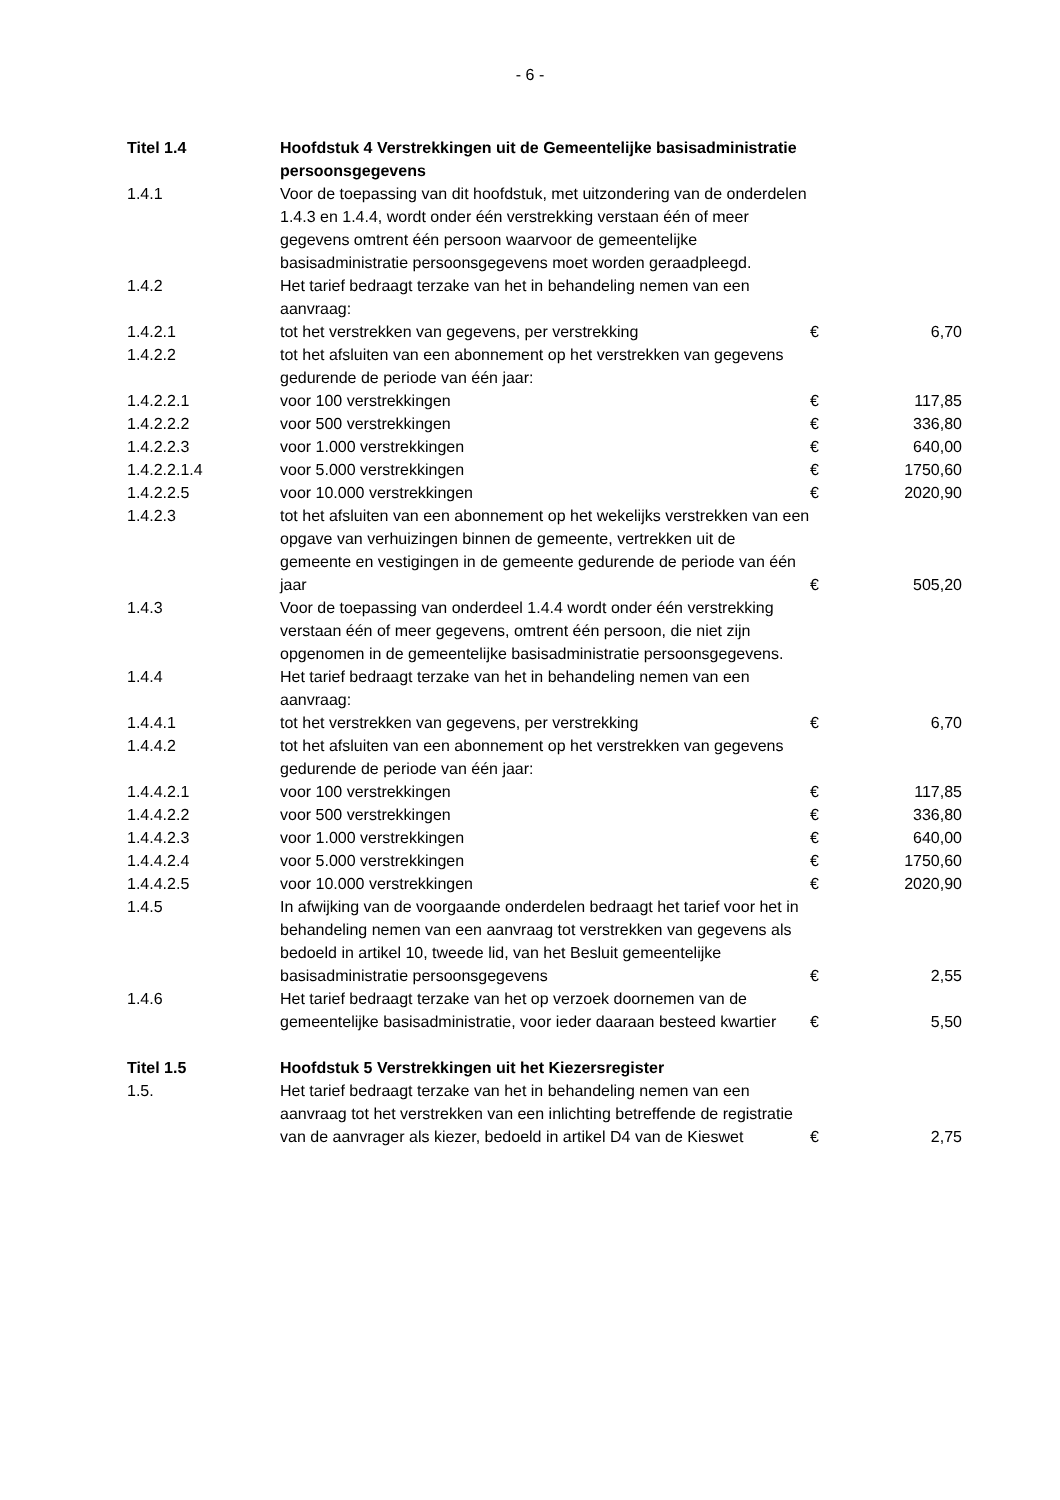- 6 -
| Titel 1.4 | Hoofdstuk 4 Verstrekkingen uit de Gemeentelijke basisadministratie persoonsgegevens | | |
| 1.4.1 | Voor de toepassing van dit hoofdstuk, met uitzondering van de onderdelen 1.4.3 en 1.4.4, wordt onder één verstrekking verstaan één of meer gegevens omtrent één persoon waarvoor de gemeentelijke basisadministratie persoonsgegevens moet worden geraadpleegd. | | |
| 1.4.2 | Het tarief bedraagt terzake van het in behandeling nemen van een aanvraag: | | |
| 1.4.2.1 | tot het verstrekken van gegevens, per verstrekking | € | 6,70 |
| 1.4.2.2 | tot het afsluiten van een abonnement op het verstrekken van gegevens gedurende de periode van één jaar: | | |
| 1.4.2.2.1 | voor 100 verstrekkingen | € | 117,85 |
| 1.4.2.2.2 | voor 500 verstrekkingen | € | 336,80 |
| 1.4.2.2.3 | voor 1.000 verstrekkingen | € | 640,00 |
| 1.4.2.2.1.4 | voor 5.000 verstrekkingen | € | 1750,60 |
| 1.4.2.2.5 | voor 10.000 verstrekkingen | € | 2020,90 |
| 1.4.2.3 | tot het afsluiten van een abonnement op het wekelijks verstrekken van een opgave van verhuizingen binnen de gemeente, vertrekken uit de gemeente en vestigingen in de gemeente gedurende de periode van één jaar | € | 505,20 |
| 1.4.3 | Voor de toepassing van onderdeel 1.4.4 wordt onder één verstrekking verstaan één of meer gegevens, omtrent één persoon, die niet zijn opgenomen in de gemeentelijke basisadministratie persoonsgegevens. | | |
| 1.4.4 | Het tarief bedraagt terzake van het in behandeling nemen van een aanvraag: | | |
| 1.4.4.1 | tot het verstrekken van gegevens, per verstrekking | € | 6,70 |
| 1.4.4.2 | tot het afsluiten van een abonnement op het verstrekken van gegevens gedurende de periode van één jaar: | | |
| 1.4.4.2.1 | voor 100 verstrekkingen | € | 117,85 |
| 1.4.4.2.2 | voor 500 verstrekkingen | € | 336,80 |
| 1.4.4.2.3 | voor 1.000 verstrekkingen | € | 640,00 |
| 1.4.4.2.4 | voor 5.000 verstrekkingen | € | 1750,60 |
| 1.4.4.2.5 | voor 10.000 verstrekkingen | € | 2020,90 |
| 1.4.5 | In afwijking van de voorgaande onderdelen bedraagt het tarief voor het in behandeling nemen van een aanvraag tot verstrekken van gegevens als bedoeld in artikel 10, tweede lid, van het Besluit gemeentelijke basisadministratie persoonsgegevens | € | 2,55 |
| 1.4.6 | Het tarief bedraagt terzake van het op verzoek doornemen van de gemeentelijke basisadministratie, voor ieder daaraan besteed kwartier | € | 5,50 |
| Titel 1.5 | Hoofdstuk 5 Verstrekkingen uit het Kiezersregister | | |
| 1.5. | Het tarief bedraagt terzake van het in behandeling nemen van een aanvraag tot het verstrekken van een inlichting betreffende de registratie van de aanvrager als kiezer, bedoeld in artikel D4 van de Kieswet | € | 2,75 |